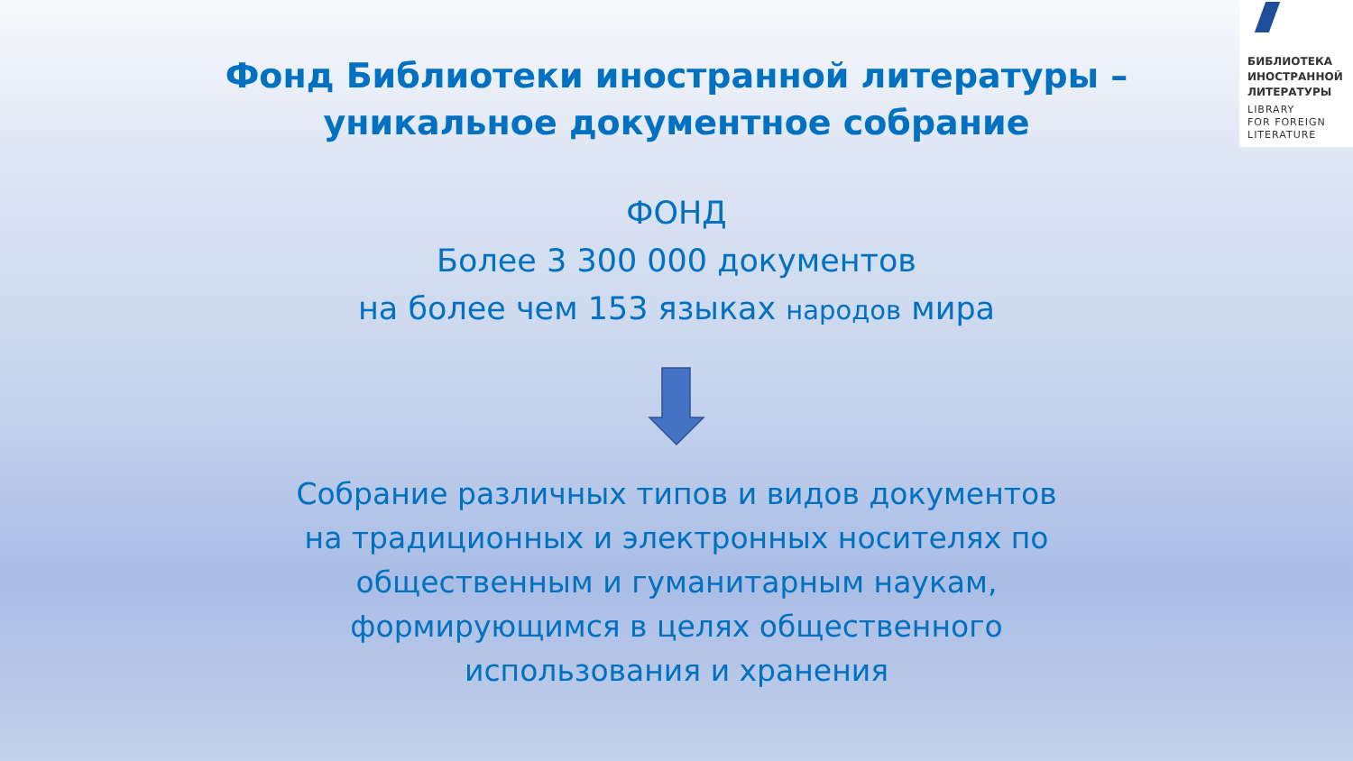БИБЛИОТЕКА
ИНОСТРАННОЙ
ЛИТЕРАТУРЫ
LIBRARY
FOR FOREIGN
LITERATURE
Фонд Библиотеки иностранной литературы –
уникальное документное собрание
ФОНД
Более 3 300 000 документов
на более чем 153 языках народов мира
Собрание различных типов и видов документов
на традиционных и электронных носителях по
общественным и гуманитарным наукам,
формирующимся в целях общественного
использования и хранения